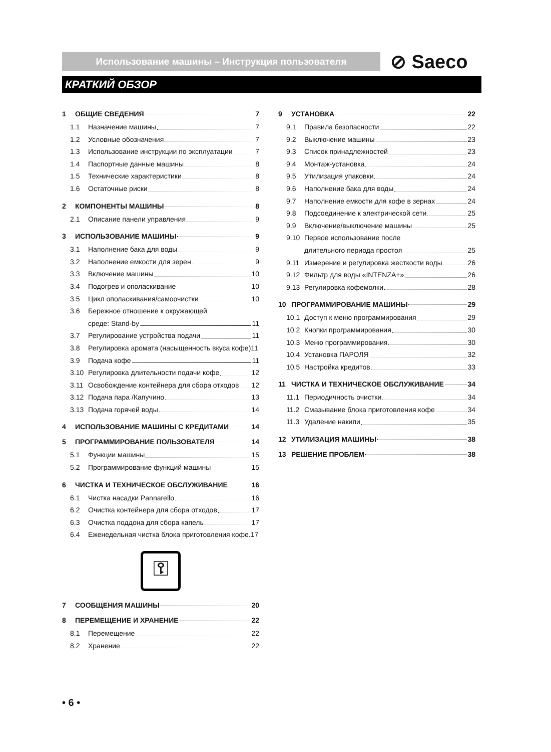Использование машины – Инструкция пользователя ⊘ Saeco
КРАТКИЙ ОБЗОР
1 ОБЩИЕ СВЕДЕНИЯ 7
1.1 Назначение машины 7
1.2 Условные обозначения 7
1.3 Использование инструкции по эксплуатации 7
1.4 Паспортные данные машины 8
1.5 Технические характеристики 8
1.6 Остаточные риски 8
2 КОМПОНЕНТЫ МАШИНЫ 8
2.1 Описание панели управления 9
3 ИСПОЛЬЗОВАНИЕ МАШИНЫ 9
3.1 Наполнение бака для воды 9
3.2 Наполнение емкости для зерен 9
3.3 Включение машины 10
3.4 Подогрев и ополаскивание 10
3.5 Цикл ополаскивания/самоочистки 10
3.6 Бережное отношение к окружающей
среде: Stand-by 11
3.7 Регулирование устройства подачи 11
3.8 Регулировка аромата (насыщенность вкуса кофе)11
3.9 Подача кофе 11
3.10 Регулировка длительности подачи кофе 12
3.11 Освобождение контейнера для сбора отходов 12
3.12 Подача пара /Капучино 13
3.13 Подача горячей воды 14
4 ИСПОЛЬЗОВАНИЕ МАШИНЫ С КРЕДИТАМИ 14
5 ПРОГРАММИРОВАНИЕ ПОЛЬЗОВАТЕЛЯ 14
5.1 Функции машины 15
5.2 Программирование функций машины 15
6 ЧИСТКА И ТЕХНИЧЕСКОЕ ОБСЛУЖИВАНИЕ 16
6.1 Чистка насадки Pannarello 16
6.2 Очистка контейнера для сбора отходов 17
6.3 Очистка поддона для сбора капель 17
6.4 Еженедельная чистка блока приготовления кофе.17
⚿
7 СООБЩЕНИЯ МАШИНЫ 20
8 ПЕРЕМЕЩЕНИЕ И ХРАНЕНИЕ 22
8.1 Перемещение 22
8.2 Хранение 22
9 УСТАНОВКА 22
9.1 Правила безопасности 22
9.2 Выключение машины 23
9.3 Список принадлежностей 23
9.4 Монтаж-установка 24
9.5 Утилизация упаковки 24
9.6 Наполнение бака для воды 24
9.7 Наполнение емкости для кофе в зернах 24
9.8 Подсоединение к электрической сети 25
9.9 Включение/выключение машины 25
9.10 Первое использование после
длительного периода простоя 25
9.11 Измерение и регулировка жесткости воды 26
9.12 Фильтр для воды «INTENZA+» 26
9.13 Регулировка кофемолки 28
10 ПРОГРАММИРОВАНИЕ МАШИНЫ 29
10.1 Доступ к меню программирования 29
10.2 Кнопки программирования 30
10.3 Меню программирования 30
10.4 Установка ПАРОЛЯ 32
10.5 Настройка кредитов 33
11 ЧИСТКА И ТЕХНИЧЕСКОЕ ОБСЛУЖИВАНИЕ 34
11.1 Периодичность очистки 34
11.2 Смазывание блока приготовления кофе 34
11.3 Удаление накипи 35
12 УТИЛИЗАЦИЯ МАШИНЫ 38
13 РЕШЕНИЕ ПРОБЛЕМ 38
• 6 •